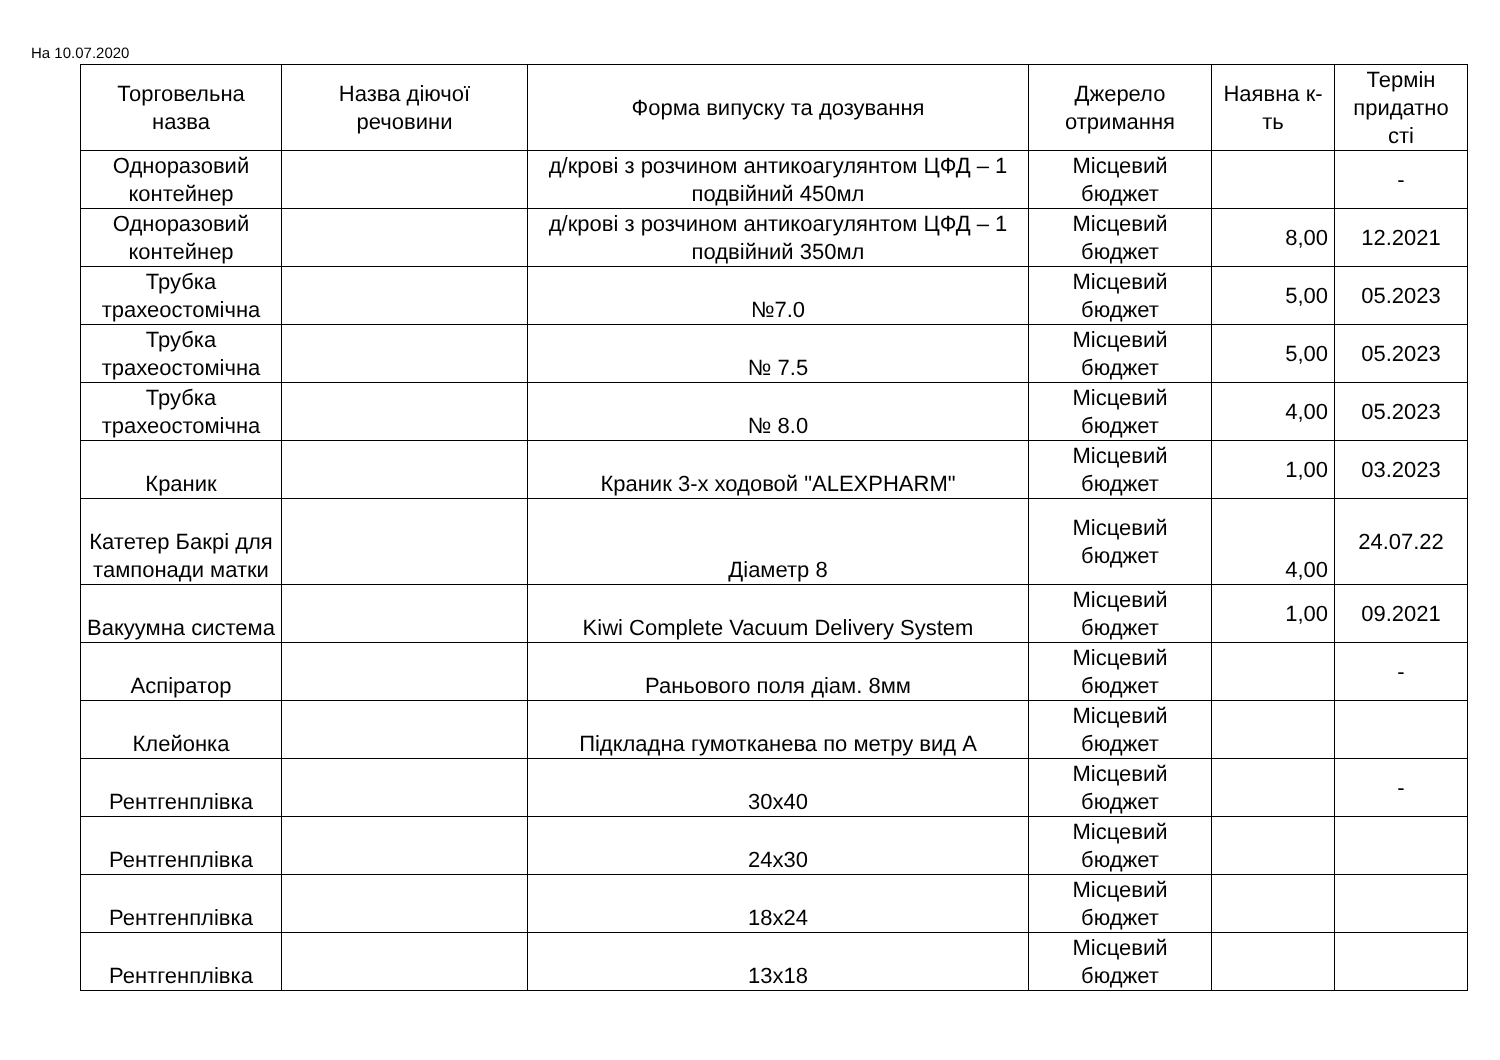На 10.07.2020
| Торговельна назва | Назва діючої речовини | Форма випуску та дозування | Джерело отримання | Наявна к-ть | Термін придатно сті |
| --- | --- | --- | --- | --- | --- |
| Одноразовий контейнер | | д/крові з розчином антикоагулянтом ЦФД – 1 подвійний 450мл | Місцевий бюджет | | - |
| Одноразовий контейнер | | д/крові з розчином антикоагулянтом ЦФД – 1 подвійний 350мл | Місцевий бюджет | 8,00 | 12.2021 |
| Трубка трахеостомічна | | №7.0 | Місцевий бюджет | 5,00 | 05.2023 |
| Трубка трахеостомічна | | № 7.5 | Місцевий бюджет | 5,00 | 05.2023 |
| Трубка трахеостомічна | | № 8.0 | Місцевий бюджет | 4,00 | 05.2023 |
| Краник | | Краник 3-х ходовой "ALEXPHARM" | Місцевий бюджет | 1,00 | 03.2023 |
| Катетер Бакрі для тампонади матки | | Діаметр 8 | Місцевий бюджет | 4,00 | 24.07.22 |
| Вакуумна система | | Kiwi Complete Vacuum Delivery System | Місцевий бюджет | 1,00 | 09.2021 |
| Аспіратор | | Раньового поля діам. 8мм | Місцевий бюджет | | - |
| Клейонка | | Підкладна гумотканева по метру вид А | Місцевий бюджет | | |
| Рентгенплівка | | 30х40 | Місцевий бюджет | | - |
| Рентгенплівка | | 24х30 | Місцевий бюджет | | |
| Рентгенплівка | | 18х24 | Місцевий бюджет | | |
| Рентгенплівка | | 13х18 | Місцевий бюджет | | |